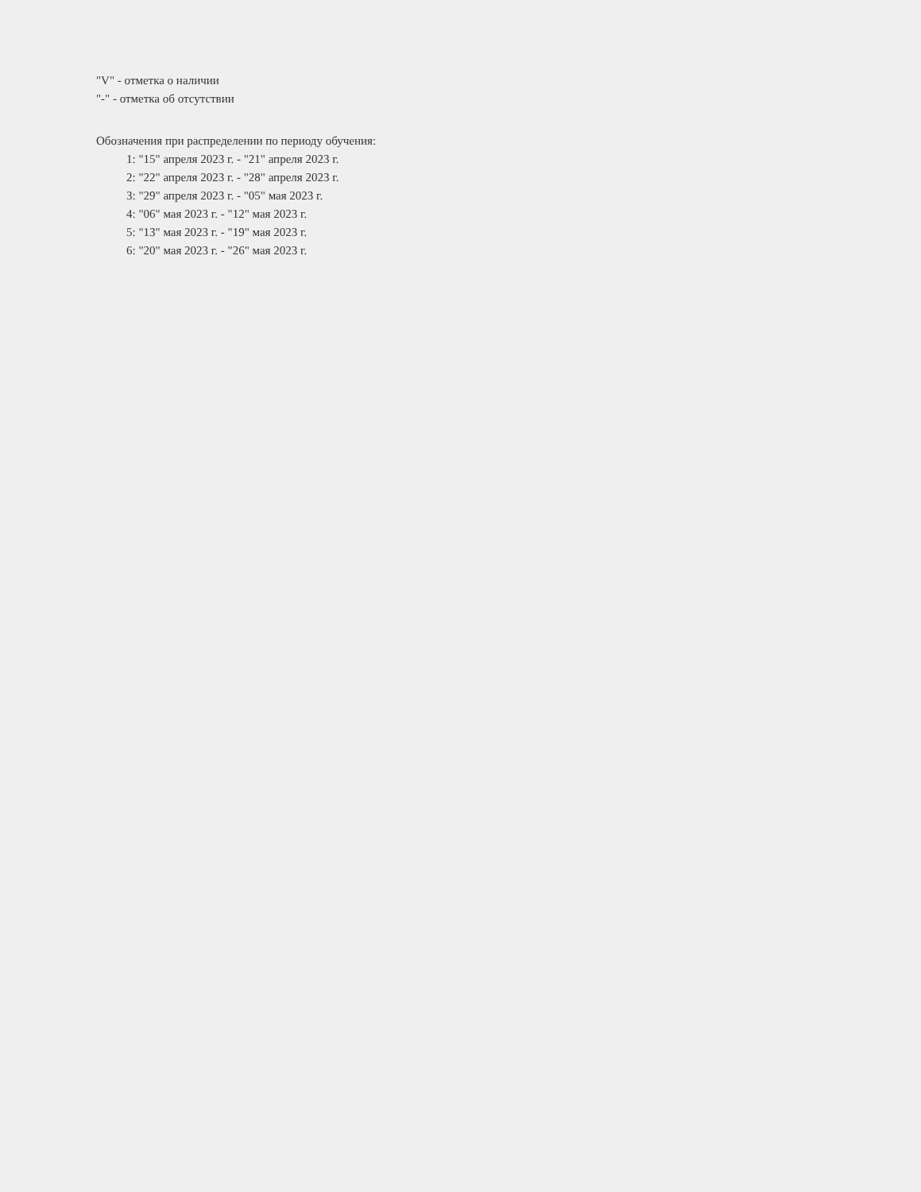"V" - отметка о наличии
"-" - отметка об отсутствии
Обозначения при распределении по периоду обучения:
1: "15" апреля 2023 г. - "21" апреля 2023 г.
2: "22" апреля 2023 г. - "28" апреля 2023 г.
3: "29" апреля 2023 г. - "05" мая 2023 г.
4: "06" мая 2023 г. - "12" мая 2023 г.
5: "13" мая 2023 г. - "19" мая 2023 г.
6: "20" мая 2023 г. - "26" мая 2023 г.